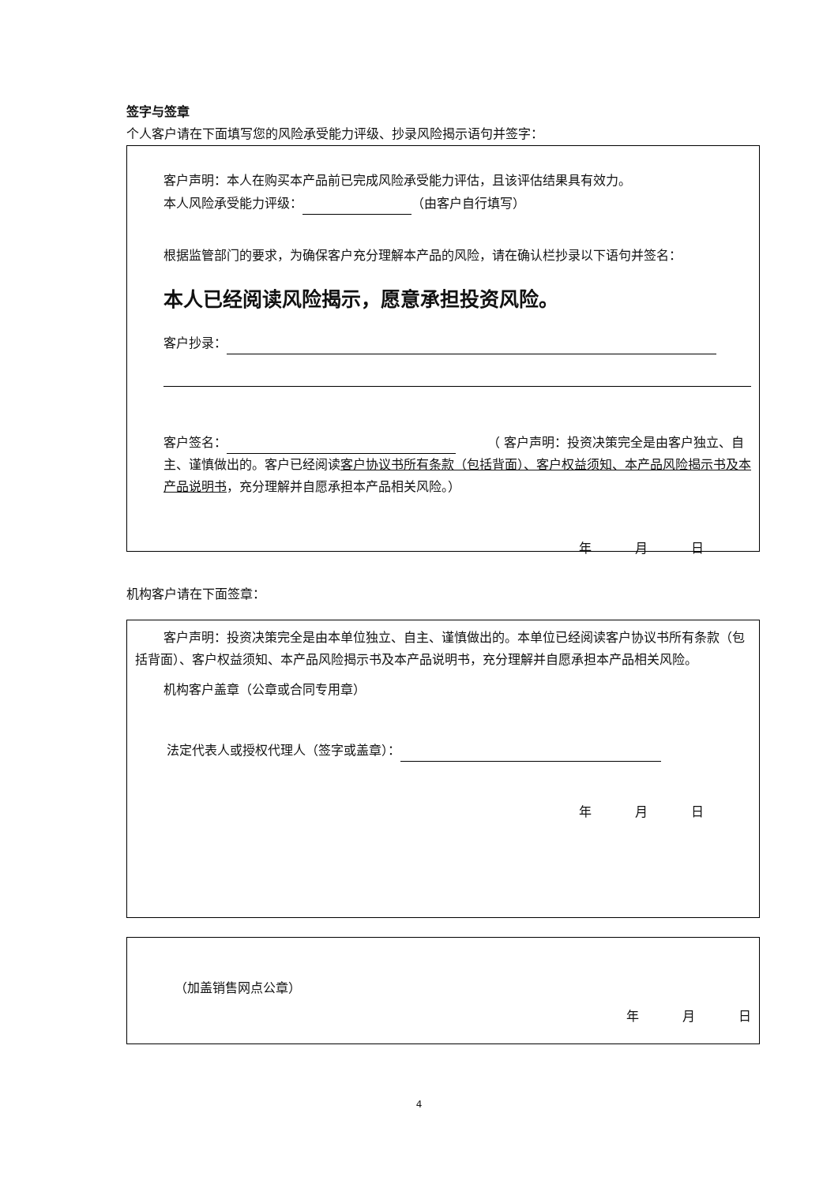签字与签章
个人客户请在下面填写您的风险承受能力评级、抄录风险揭示语句并签字：
客户声明：本人在购买本产品前已完成风险承受能力评估，且该评估结果具有效力。
本人风险承受能力评级： （由客户自行填写）
根据监管部门的要求，为确保客户充分理解本产品的风险，请在确认栏抄录以下语句并签名：
本人已经阅读风险揭示，愿意承担投资风险。
客户抄录：
客户签名： 　　　（ 客户声明：投资决策完全是由客户独立、自主、谨慎做出的。客户已经阅读客户协议书所有条款（包括背面）、客户权益须知、本产品风险揭示书及本产品说明书，充分理解并自愿承担本产品相关风险。）
年 月 日
机构客户请在下面签章：
客户声明：投资决策完全是由本单位独立、自主、谨慎做出的。本单位已经阅读客户协议书所有条款（包括背面）、客户权益须知、本产品风险揭示书及本产品说明书，充分理解并自愿承担本产品相关风险。
机构客户盖章（公章或合同专用章）
法定代表人或授权代理人（签字或盖章）：
年 月 日
（加盖销售网点公章）
年 月 日
4